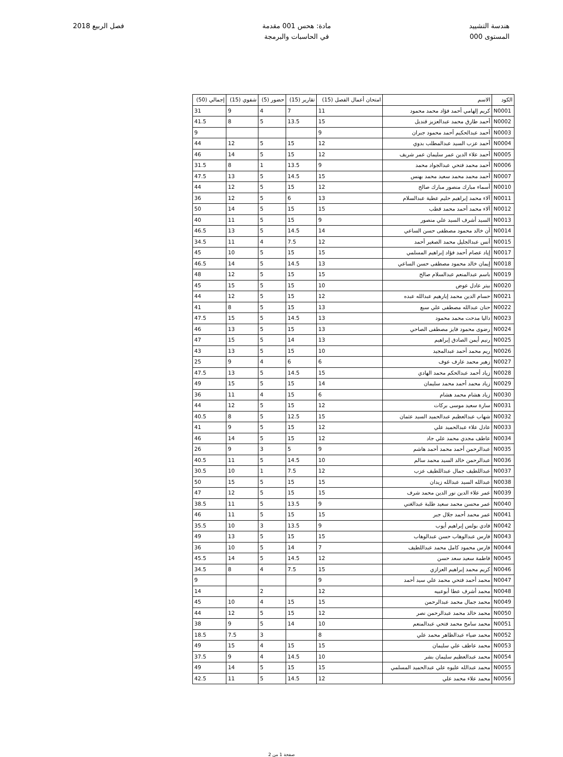هندسة التشييد
المستوى 000
مادة: هحس 001 مقدمة
في الحاسبات والبرمجة
فصل الربيع 2018
| الكود | الاسم | امتحان أعمال الفصل (15) | تقارير (15) | حضور (5) | شفوي (15) | إجمالي (50) |
| --- | --- | --- | --- | --- | --- | --- |
| N0001 | كريم إلهامي أحمد فؤاد محمد محمود | 11 | 7 | 4 | 9 | 31 |
| N0002 | أحمد طارق محمد عبدالعزيز قنديل | 15 | 13.5 | 5 | 8 | 41.5 |
| N0003 | أحمد عبدالحكيم أحمد محمود جبران | 9 | | | | 9 |
| N0004 | أحمد عزب السيد عبدالمطلب بدوي | 12 | 15 | 5 | 12 | 44 |
| N0005 | أحمد علاء الدين عمر سليمان عمر شريف | 12 | 15 | 5 | 14 | 46 |
| N0006 | أحمد محمد فتحي عبدالجواد محمد | 9 | 13.5 | 1 | 8 | 31.5 |
| N0007 | أحمد محمد محمد سعيد محمد بهنس | 15 | 14.5 | 5 | 13 | 47.5 |
| N0010 | أسماء مبارك منصور مبارك صالح | 12 | 15 | 5 | 12 | 44 |
| N0011 | آلاء محمد إبراهيم حليم عطية عبدالسلام | 13 | 6 | 5 | 12 | 36 |
| N0012 | آلاء محمد أحمد محمد قطب | 15 | 15 | 5 | 14 | 50 |
| N0013 | السيد أشرف السيد علي منصور | 9 | 15 | 5 | 11 | 40 |
| N0014 | آن خالد محمود مصطفى حسن الساعي | 14 | 14.5 | 5 | 13 | 46.5 |
| N0015 | أنس عبدالجليل محمد الصغير أحمد | 12 | 7.5 | 4 | 11 | 34.5 |
| N0017 | إياد عصام أحمد فؤاد إبراهيم المسلمي | 15 | 15 | 5 | 10 | 45 |
| N0018 | إيمان خالد محمود مصطفى حسن الساعي | 13 | 14.5 | 5 | 14 | 46.5 |
| N0019 | باسم عبدالمنعم عبدالسلام صالح | 15 | 15 | 5 | 12 | 48 |
| N0020 | بيتر عادل عوض | 10 | 15 | 5 | 15 | 45 |
| N0021 | حسام الدين محمد إبارهيم عبدالله عبده | 12 | 15 | 5 | 12 | 44 |
| N0022 | حنان عبدالله مصطفى علي سبع | 13 | 15 | 5 | 8 | 41 |
| N0023 | داليا مدحت محمد محمود | 13 | 14.5 | 5 | 15 | 47.5 |
| N0024 | رضوى محمود فايز مصطفى الصاحي | 13 | 15 | 5 | 13 | 46 |
| N0025 | رنيم أيمن الصادق إبراهيم | 13 | 14 | 5 | 15 | 47 |
| N0026 | ريم محمد أحمد عبدالمجيد | 10 | 15 | 5 | 13 | 43 |
| N0027 | زهير محمد عارف عوف | 6 | 6 | 4 | 9 | 25 |
| N0028 | زياد أحمد عبدالحكم محمد الهادي | 15 | 14.5 | 5 | 13 | 47.5 |
| N0029 | زياد محمد أحمد محمد سليمان | 14 | 15 | 5 | 15 | 49 |
| N0030 | زياد هشام محمد هشام | 6 | 15 | 4 | 11 | 36 |
| N0031 | سارة سعيد موسى بركات | 12 | 15 | 5 | 12 | 44 |
| N0032 | شهاب عبدالعظيم عبدالحميد السيد عثمان | 15 | 12.5 | 5 | 8 | 40.5 |
| N0033 | عادل علاء عبدالحميد علي | 12 | 15 | 5 | 9 | 41 |
| N0034 | عاطف مجدي محمد علي جاد | 12 | 15 | 5 | 14 | 46 |
| N0035 | عبدالرحمن أحمد محمد أحمد هاشم | 9 | 5 | 3 | 9 | 26 |
| N0036 | عبدالرحمن خالد السيد محمد سالم | 10 | 14.5 | 5 | 11 | 40.5 |
| N0037 | عبداللطيف جمال عبداللطيف عزب | 12 | 7.5 | 1 | 10 | 30.5 |
| N0038 | عبدالله السيد عبدالله زيدان | 15 | 15 | 5 | 15 | 50 |
| N0039 | عمر علاء الدين نور الدين محمد شرف | 15 | 15 | 5 | 12 | 47 |
| N0040 | عمر محسن محمد سعيد طلبة عبدالغني | 9 | 13.5 | 5 | 11 | 38.5 |
| N0041 | عمر محمد أحمد جلال جبر | 15 | 15 | 5 | 11 | 46 |
| N0042 | فادي بولس إبراهيم أيوب | 9 | 13.5 | 3 | 10 | 35.5 |
| N0043 | فارس عبدالوهاب حسن عبدالوهاب | 15 | 15 | 5 | 13 | 49 |
| N0044 | فارس محمود كامل محمد عبداللطيف | 7 | 14 | 5 | 10 | 36 |
| N0045 | فاطمة سعيد سعد حسن | 12 | 14.5 | 5 | 14 | 45.5 |
| N0046 | كريم محمد إبراهيم العزازي | 15 | 7.5 | 4 | 8 | 34.5 |
| N0047 | محمد أحمد فتحي محمد علي سيد أحمد | 9 | | | | 9 |
| N0048 | محمد أشرف عطا أبوعبيه | 12 | | 2 | | 14 |
| N0049 | محمد جمال محمد عبدالرحمن | 15 | 15 | 4 | 10 | 45 |
| N0050 | محمد خالد محمد عبدالرحمن نصر | 12 | 15 | 5 | 12 | 44 |
| N0051 | محمد سامح محمد فتحي عبدالمنعم | 10 | 14 | 5 | 9 | 38 |
| N0052 | محمد ضياء عبدالظاهر محمد علي | 8 | | 3 | 7.5 | 18.5 |
| N0053 | محمد عاطف علي سليمان | 15 | 15 | 4 | 15 | 49 |
| N0054 | محمد عبدالعظيم سليمان بشر | 10 | 14.5 | 4 | 9 | 37.5 |
| N0055 | محمد عبدالله عليوه علي عبدالحميد المسلمي | 15 | 15 | 5 | 14 | 49 |
| N0056 | محمد علاء محمد علي | 12 | 14.5 | 5 | 11 | 42.5 |
صفحة 1 من 2